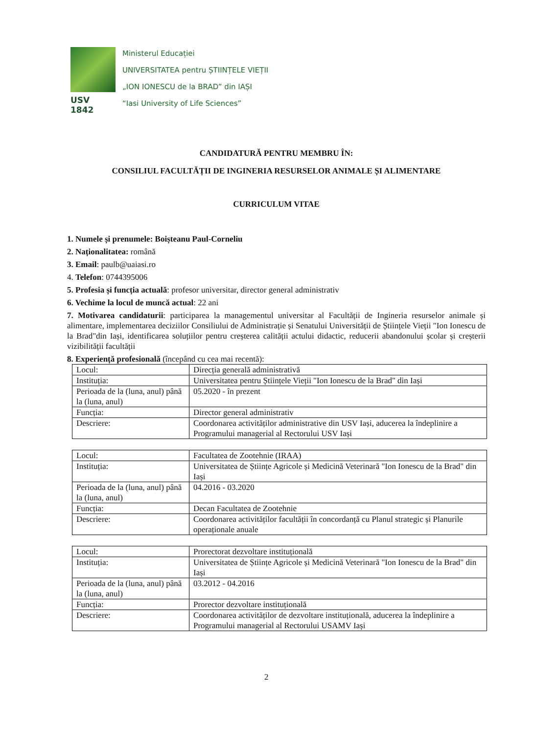USV 1842
Ministerul Educației
UNIVERSITATEA pentru ȘTIINȚELE VIEȚII
„ION IONESCU de la BRAD” din IAȘI
“Iasi University of Life Sciences”
CANDIDATURĂ PENTRU MEMBRU ÎN:
CONSILIUL FACULTĂȚII DE INGINERIA RESURSELOR ANIMALE ȘI ALIMENTARE
CURRICULUM VITAE
1. Numele și prenumele: Boișteanu Paul-Corneliu
2. Naționalitatea: română
3. Email: paulb@uaiasi.ro
4. Telefon: 0744395006
5. Profesia și funcția actuală: profesor universitar, director general administrativ
6. Vechime la locul de muncă actual: 22 ani
7. Motivarea candidaturii: participarea la managementul universitar al Facultății de Ingineria resurselor animale și alimentare, implementarea deciziilor Consiliului de Administrație și Senatului Universității de Științele Vieții "Ion Ionescu de la Brad"din Iași, identificarea soluțiilor pentru creșterea calității actului didactic, reducerii abandonului școlar și creșterii vizibilității facultății
8. Experiență profesională (începând cu cea mai recentă):
| Locul: | Direcția generală administrativă |
| Instituția: | Universitatea pentru Științele Vieții "Ion Ionescu de la Brad" din Iași |
| Perioada de la (luna, anul) până la (luna, anul) | 05.2020 - în prezent |
| Funcția: | Director general administrativ |
| Descriere: | Coordonarea activităților administrative din USV Iași, aducerea la îndeplinire a Programului managerial al Rectorului USV Iași |
| Locul: | Facultatea de Zootehnie (IRAA) |
| Instituția: | Universitatea de Științe Agricole și Medicină Veterinară "Ion Ionescu de la Brad" din Iași |
| Perioada de la (luna, anul) până la (luna, anul) | 04.2016 - 03.2020 |
| Funcția: | Decan Facultatea de Zootehnie |
| Descriere: | Coordonarea activităților facultății în concordanță cu Planul strategic și Planurile operaționale anuale |
| Locul: | Prorectorat dezvoltare instituțională |
| Instituția: | Universitatea de Științe Agricole și Medicină Veterinară "Ion Ionescu de la Brad" din Iași |
| Perioada de la (luna, anul) până la (luna, anul) | 03.2012 - 04.2016 |
| Funcția: | Prorector dezvoltare instituțională |
| Descriere: | Coordonarea activităților de dezvoltare instituțională, aducerea la îndeplinire a Programului managerial al Rectorului USAMV Iași |
2